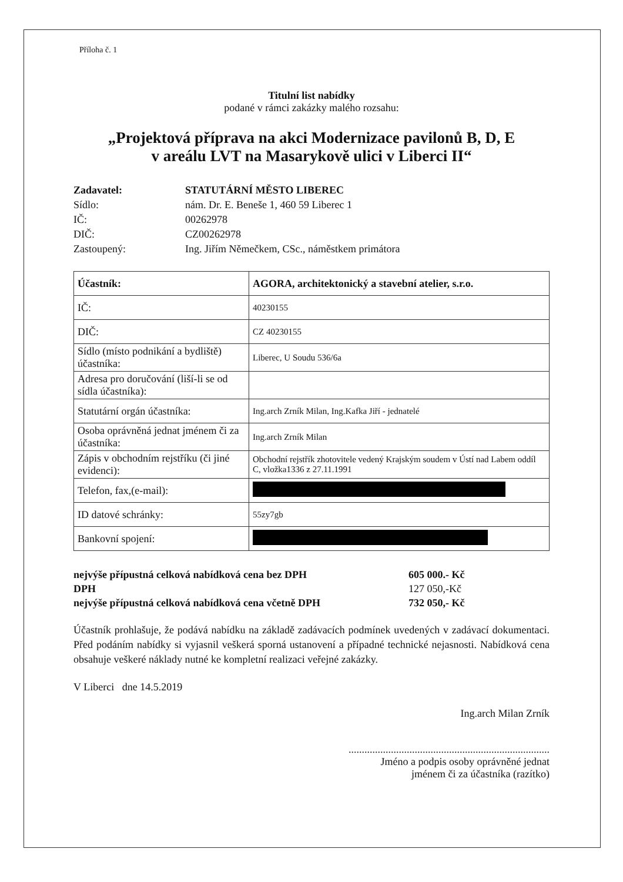Příloha č. 1
Titulní list nabídky
podané v rámci zakázky malého rozsahu:
„Projektová příprava na akci Modernizace pavilonů B, D, E
v areálu LVT na Masarykově ulici v Liberci II“
Zadavatel: STATUTÁRNÍ MĚSTO LIBEREC Sídlo: nám. Dr. E. Beneše 1, 460 59 Liberec 1 IČ: 00262978 DIČ: CZ00262978 Zastoupený: Ing. Jiřím Němečkem, CSc., náměstkem primátora
| Účastník: | AGORA, architektonický a stavební atelier, s.r.o. |
| IČ: | 40230155 |
| DIČ: | CZ 40230155 |
| Sídlo (místo podnikání a bydliště) účastníka: | Liberec, U Soudu 536/6a |
| Adresa pro doručování (liší-li se od sídla účastníka): | |
| Statutární orgán účastníka: | Ing.arch Zrník Milan, Ing.Kafka Jiří - jednatelé |
| Osoba oprávněná jednat jménem či za účastníka: | Ing.arch Zrník Milan |
| Zápis v obchodním rejstříku (či jiné evidenci): | Obchodní rejstřík zhotovitele vedený Krajským soudem v Ústí nad Labem oddíl C, vložka1336 z 27.11.1991 |
| Telefon, fax,(e-mail): | |
| ID datové schránky: | 55zy7gb |
| Bankovní spojení: | |
nejvýše přípustná celková nabídková cena bez DPH 605 000.- Kč DPH 127 050,-Kč nejvýše přípustná celková nabídková cena včetně DPH 732 050,- Kč
Účastník prohlašuje, že podává nabídku na základě zadávacích podmínek uvedených v zadávací dokumentaci. Před podáním nabídky si vyjasnil veškerá sporná ustanovení a případné technické nejasnosti. Nabídková cena obsahuje veškeré náklady nutné ke kompletní realizaci veřejné zakázky.
V Liberci dne 14.5.2019
Ing.arch Milan Zrník
............................................................................
Jméno a podpis osoby oprávněné jednat
jménem či za účastníka (razítko)